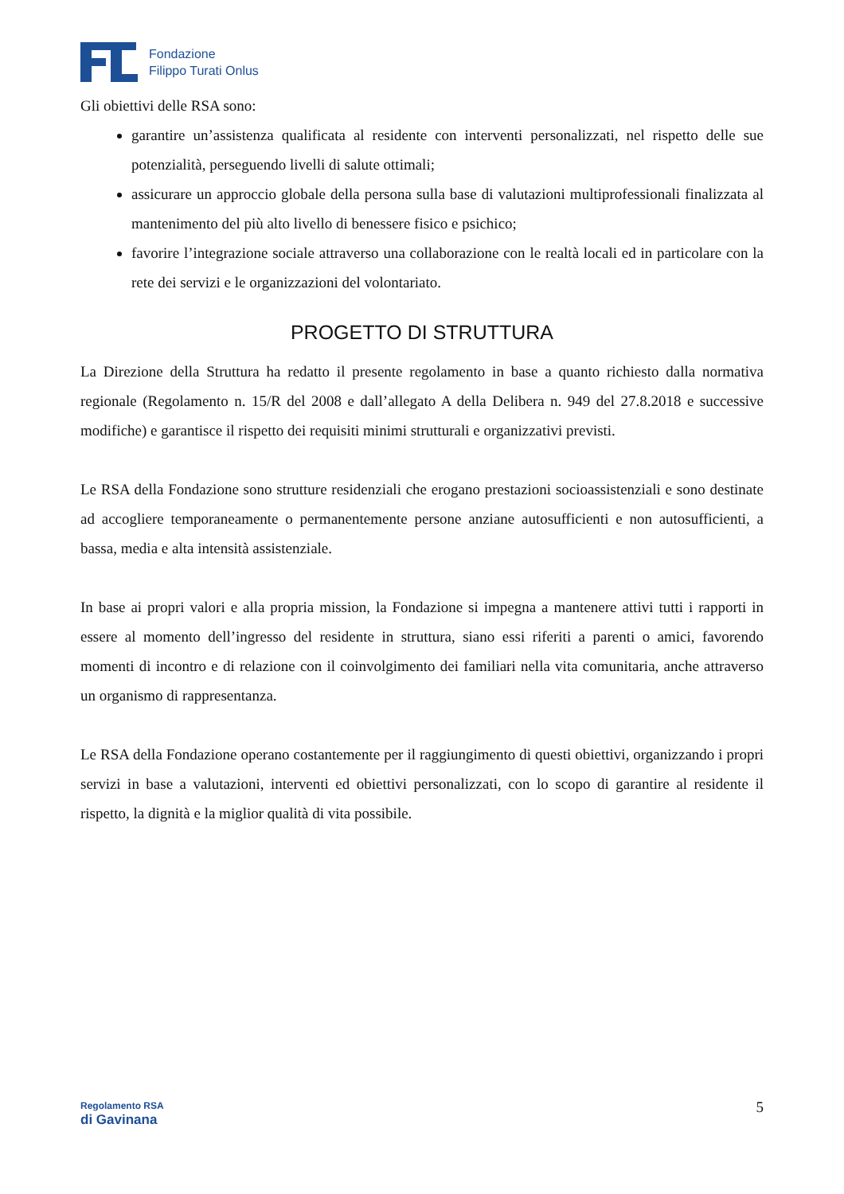Fondazione
Filippo Turati Onlus
Gli obiettivi delle RSA sono:
garantire un’assistenza qualificata al residente con interventi personalizzati, nel rispetto delle sue potenzialità, perseguendo livelli di salute ottimali;
assicurare un approccio globale della persona sulla base di valutazioni multiprofessionali finalizzata al mantenimento del più alto livello di benessere fisico e psichico;
favorire l’integrazione sociale attraverso una collaborazione con le realtà locali ed in particolare con la rete dei servizi e le organizzazioni del volontariato.
PROGETTO DI STRUTTURA
La Direzione della Struttura ha redatto il presente regolamento in base a quanto richiesto dalla normativa regionale (Regolamento n. 15/R del 2008 e dall’allegato A della Delibera n. 949 del 27.8.2018 e successive modifiche) e garantisce il rispetto dei requisiti minimi strutturali e organizzativi previsti.
Le RSA della Fondazione sono strutture residenziali che erogano prestazioni socioassistenziali e sono destinate ad accogliere temporaneamente o permanentemente persone anziane autosufficienti e non autosufficienti, a bassa, media e alta intensità assistenziale.
In base ai propri valori e alla propria mission, la Fondazione si impegna a mantenere attivi tutti i rapporti in essere al momento dell’ingresso del residente in struttura, siano essi riferiti a parenti o amici, favorendo momenti di incontro e di relazione con il coinvolgimento dei familiari nella vita comunitaria, anche attraverso un organismo di rappresentanza.
Le RSA della Fondazione operano costantemente per il raggiungimento di questi obiettivi, organizzando i propri servizi in base a valutazioni, interventi ed obiettivi personalizzati, con lo scopo di garantire al residente il rispetto, la dignità e la miglior qualità di vita possibile.
Regolamento RSA
di Gavinana
5